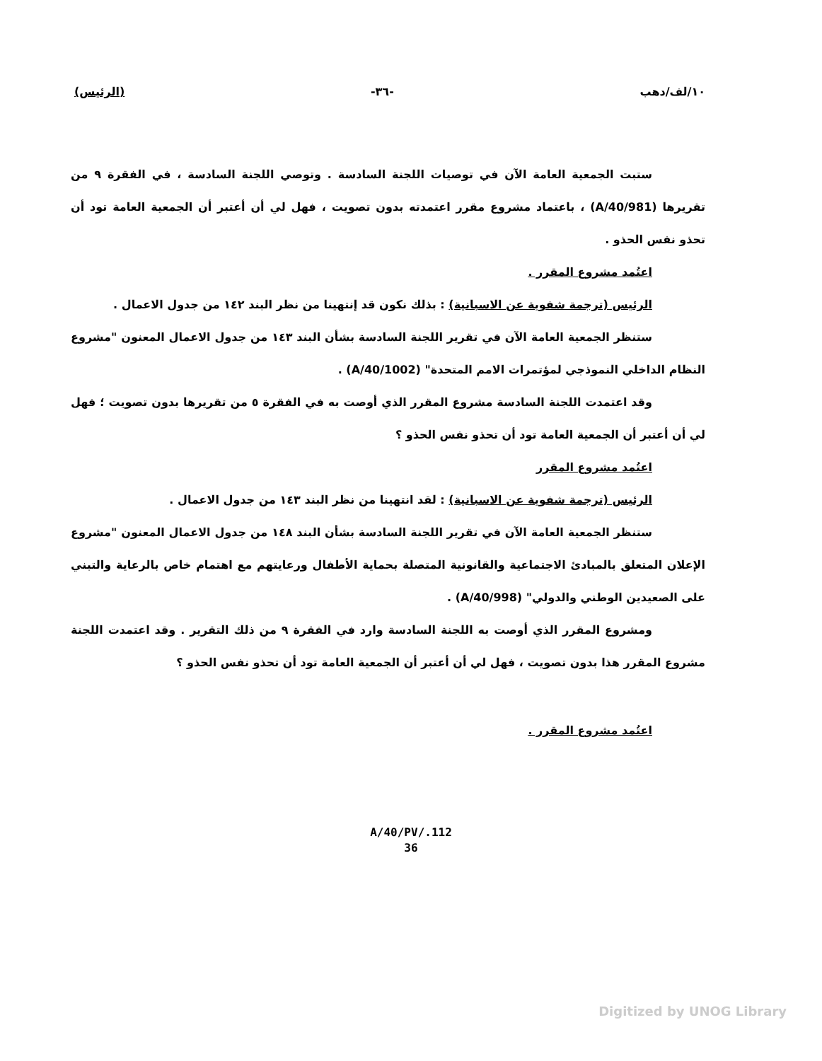١٠/لف/دهب -٣٦- (الرئيس)
ستبت الجمعية العامة الآن في توصيات اللجنة السادسة . وتوصي اللجنة السادسة ، في الفقرة ٩ من تقريرها (A/40/981) ، باعتماد مشروع مقرر اعتمدته بدون تصويت ، فهل لي أن أعتبر أن الجمعية العامة تود أن تحذو نفس الحذو .
اعتُمد مشروع المقرر .
الرئيس (ترجمة شفوية عن الاسبانية) : بذلك نكون قد إنتهينا من نظر البند ١٤٢ من جدول الاعمال .
ستنظر الجمعية العامة الآن في تقرير اللجنة السادسة بشأن البند ١٤٣ من جدول الاعمال المعنون "مشروع النظام الداخلي النموذجي لمؤتمرات الامم المتحدة" (A/40/1002) .
وقد اعتمدت اللجنة السادسة مشروع المقرر الذي أوصت به في الفقرة ٥ من تقريرها بدون تصويت ؛ فهل لي أن أعتبر أن الجمعية العامة تود أن تحذو نفس الحذو ؟
اعتُمد مشروع المقرر
الرئيس (ترجمة شفوية عن الاسبانية) : لقد انتهينا من نظر البند ١٤٣ من جدول الاعمال .
ستنظر الجمعية العامة الآن في تقرير اللجنة السادسة بشأن البند ١٤٨ من جدول الاعمال المعنون "مشروع الإعلان المتعلق بالمبادئ الاجتماعية والقانونية المتصلة بحماية الأطفال ورعايتهم مع اهتمام خاص بالرعاية والتبني على الصعيدين الوطني والدولي" (A/40/998) .
ومشروع المقرر الذي أوصت به اللجنة السادسة وارد في الفقرة ٩ من ذلك التقرير . وقد اعتمدت اللجنة مشروع المقرر هذا بدون تصويت ، فهل لي أن أعتبر أن الجمعية العامة تود أن تحذو نفس الحذو ؟
اعتُمد مشروع المقرر .
A/40/PV/.112
36
Digitized by UNOG Library